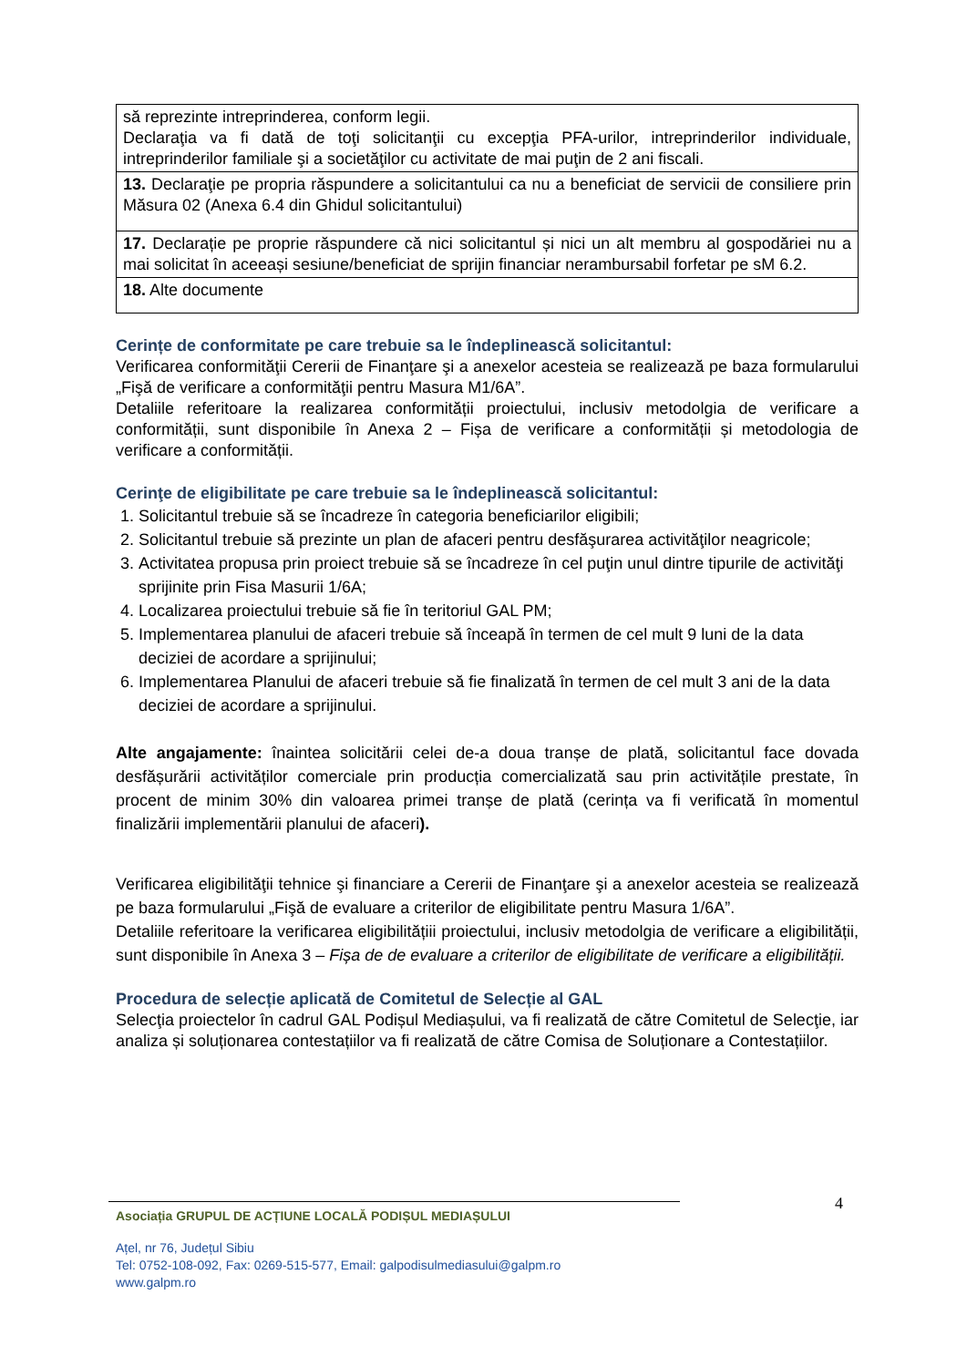| să reprezinte intreprinderea, conform legii. Declaraţia va fi dată de toţi solicitanţii cu excepţia PFA-urilor, intreprinderilor individuale, intreprinderilor familiale şi a societăţilor cu activitate de mai puţin de 2 ani fiscali. |
| 13. Declaraţie pe propria răspundere a solicitantului ca nu a beneficiat de servicii de consiliere prin Măsura 02 (Anexa 6.4 din Ghidul solicitantului) |
| 17. Declarație pe proprie răspundere că nici solicitantul și nici un alt membru al gospodăriei nu a mai solicitat în aceeași sesiune/beneficiat de sprijin financiar nerambursabil forfetar pe sM 6.2. |
| 18. Alte documente |
Cerințe de conformitate pe care trebuie sa le îndeplinească solicitantul:
Verificarea conformităţii Cererii de Finanţare şi a anexelor acesteia se realizează pe baza formularului „Fişă de verificare a conformităţii pentru Masura M1/6A”.
Detaliile referitoare la realizarea conformității proiectului, inclusiv metodolgia de verificare a conformității, sunt disponibile în Anexa 2 – Fișa de verificare a conformității și metodologia de verificare a conformității.
Cerinţe de eligibilitate pe care trebuie sa le îndeplinească solicitantul:
1. Solicitantul trebuie să se încadreze în categoria beneficiarilor eligibili;
2. Solicitantul trebuie să prezinte un plan de afaceri pentru desfăşurarea activităţilor neagricole;
3. Activitatea propusa prin proiect trebuie să se încadreze în cel puţin unul dintre tipurile de activităţi sprijinite prin Fisa Masurii 1/6A;
4. Localizarea proiectului trebuie să fie în teritoriul GAL PM;
5. Implementarea planului de afaceri trebuie să înceapă în termen de cel mult 9 luni de la data deciziei de acordare a sprijinului;
6. Implementarea Planului de afaceri trebuie să fie finalizată în termen de cel mult 3 ani de la data deciziei de acordare a sprijinului.
Alte angajamente: înaintea solicitării celei de-a doua tranșe de plată, solicitantul face dovada desfășurării activităților comerciale prin producția comercializată sau prin activitățile prestate, în procent de minim 30% din valoarea primei tranșe de plată (cerința va fi verificată în momentul finalizării implementării planului de afaceri).
Verificarea eligibilităţii tehnice şi financiare a Cererii de Finanţare şi a anexelor acesteia se realizează pe baza formularului „Fişă de evaluare a criterilor de eligibilitate pentru Masura 1/6A”.
Detaliile referitoare la verificarea eligibilitățiii proiectului, inclusiv metodolgia de verificare a eligibilității, sunt disponibile în Anexa 3 – Fișa de de evaluare a criterilor de eligibilitate de verificare a eligibilității.
Procedura de selecție aplicată de Comitetul de Selecție al GAL
Selecţia proiectelor în cadrul GAL Podișul Mediașului, va fi realizată de către Comitetul de Selecţie, iar analiza și soluționarea contestațiilor va fi realizată de către Comisa de Soluționare a Contestațiilor.
4
Asociația GRUPUL DE ACȚIUNE LOCALĂ PODIȘUL MEDIAȘULUI
Ațel, nr 76, Județul Sibiu
Tel: 0752-108-092, Fax: 0269-515-577, Email: galpodisulmediasului@galpm.ro
www.galpm.ro